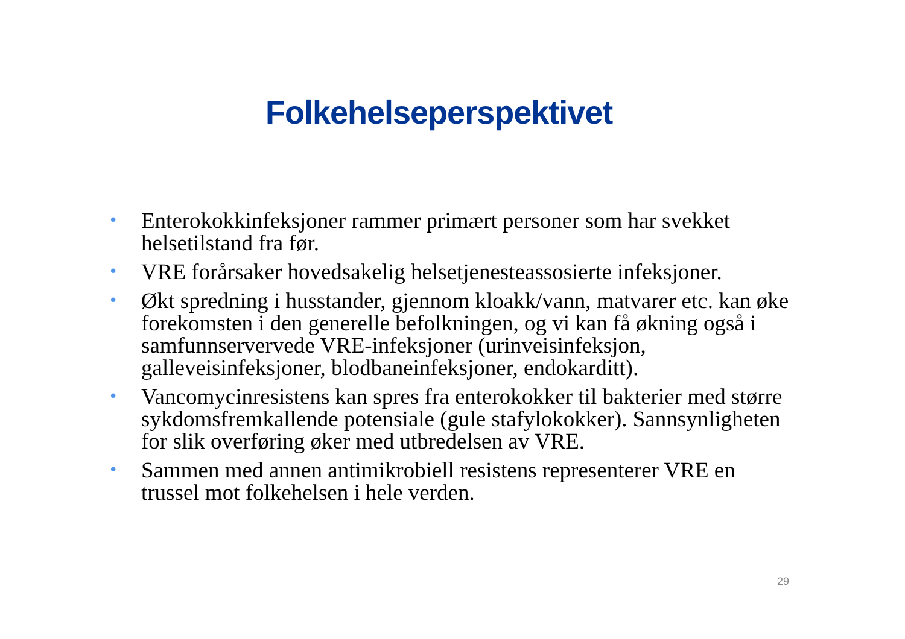Folkehelseperspektivet
• Enterokokkinfeksjoner rammer primært personer som har svekket helsetilstand fra før.
• VRE forårsaker hovedsakelig helsetjenesteassosierte infeksjoner.
• Økt spredning i husstander, gjennom kloakk/vann, matvarer etc. kan øke forekomsten i den generelle befolkningen, og vi kan få økning også i samfunnservervede VRE-infeksjoner (urinveisinfeksjon, galleveisinfeksjoner, blodbaneinfeksjoner, endokarditt).
• Vancomycinresistens kan spres fra enterokokker til bakterier med større sykdomsfremkallende potensiale (gule stafylokokker). Sannsynligheten for slik overføring øker med utbredelsen av VRE.
• Sammen med annen antimikrobiell resistens representerer VRE en trussel mot folkehelsen i hele verden.
29